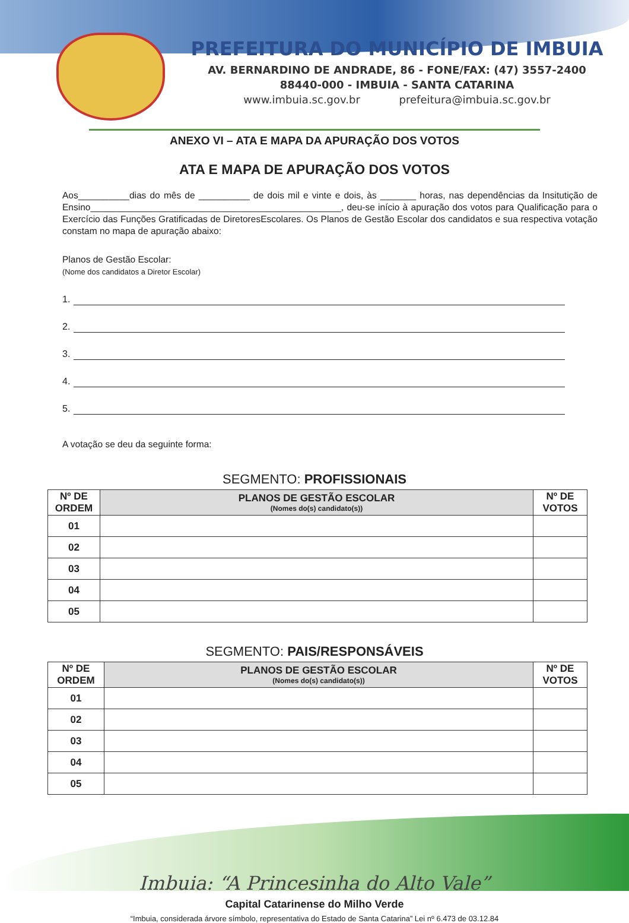PREFEITURA DO MUNICÍPIO DE IMBUIA
AV. BERNARDINO DE ANDRADE, 86 - FONE/FAX: (47) 3557-2400
88440-000 - IMBUIA - SANTA CATARINA
www.imbuia.sc.gov.br prefeitura@imbuia.sc.gov.br
ANEXO VI – ATA E MAPA DA APURAÇÃO DOS VOTOS
ATA E MAPA DE APURAÇÃO DOS VOTOS
Aos__________dias do mês de __________ de dois mil e vinte e dois, às _______ horas, nas dependências da Insitutição de Ensino_________________________________________________, deu-se início à apuração dos votos para Qualificação para o Exercício das Funções Gratificadas de DiretoresEscolares. Os Planos de Gestão Escolar dos candidatos e sua respectiva votação constam no mapa de apuração abaixo:
Planos de Gestão Escolar:
(Nome dos candidatos a Diretor Escolar)
1.
2.
3.
4.
5.
A votação se deu da seguinte forma:
SEGMENTO: PROFISSIONAIS
| Nº DE ORDEM | PLANOS DE GESTÃO ESCOLAR (Nomes do(s) candidato(s)) | Nº DE VOTOS |
| --- | --- | --- |
| 01 | | |
| 02 | | |
| 03 | | |
| 04 | | |
| 05 | | |
SEGMENTO: PAIS/RESPONSÁVEIS
| Nº DE ORDEM | PLANOS DE GESTÃO ESCOLAR (Nomes do(s) candidato(s)) | Nº DE VOTOS |
| --- | --- | --- |
| 01 | | |
| 02 | | |
| 03 | | |
| 04 | | |
| 05 | | |
Imbuia: “A Princesinha do Alto Vale”
Capital Catarinense do Milho Verde
“Imbuia, considerada árvore símbolo, representativa do Estado de Santa Catarina” Lei nº 6.473 de 03.12.84